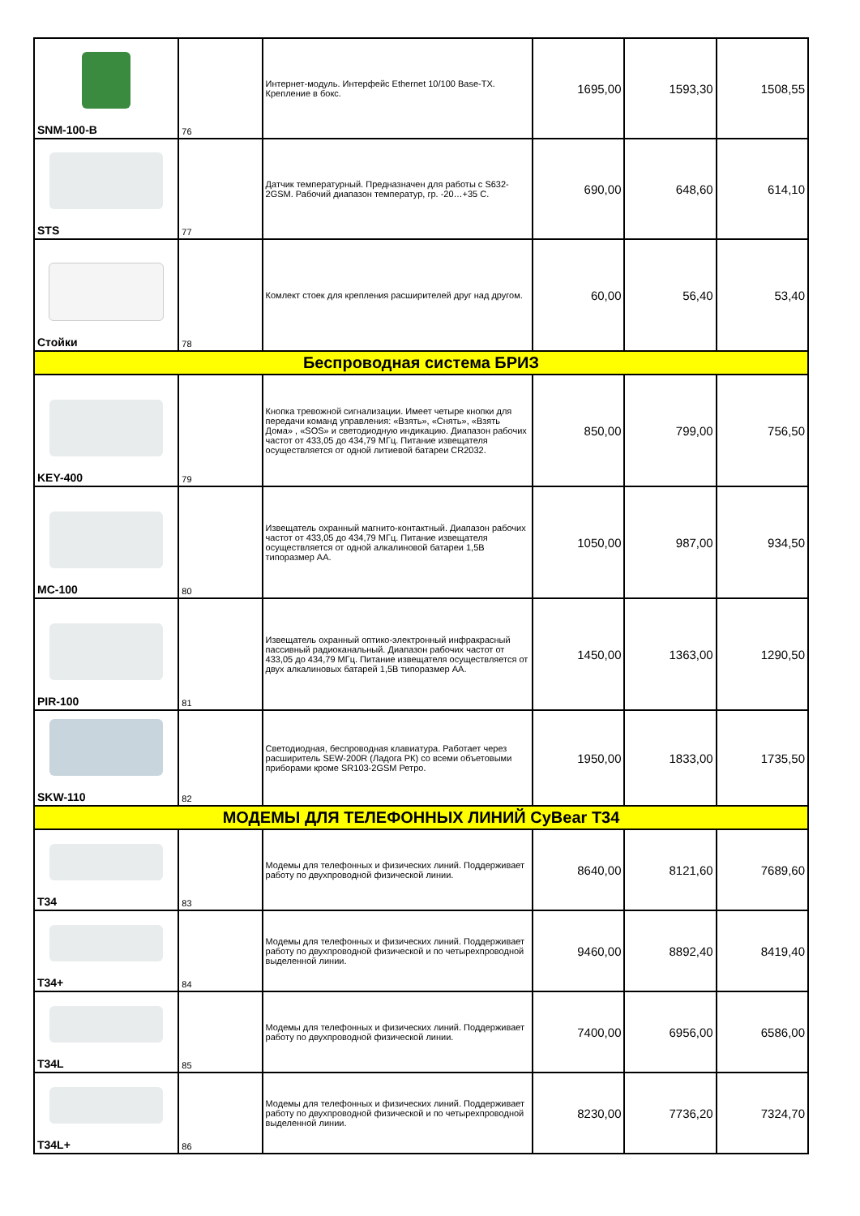| SNM-100-B | 76 | Интернет-модуль. Интерфейс Ethernet 10/100 Base-TX. Крепление в бокс. | 1695,00 | 1593,30 | 1508,55 |
| STS | 77 | Датчик температурный. Предназначен для работы с S632-2GSM. Рабочий диапазон температур, гр. -20…+35 С. | 690,00 | 648,60 | 614,10 |
| Стойки | 78 | Комлект стоек для крепления расширителей друг над другом. | 60,00 | 56,40 | 53,40 |
| Беспроводная система БРИЗ | | | | | |
| KEY-400 | 79 | Кнопка тревожной сигнализации. Имеет четыре кнопки для передачи команд управления: «Взять», «Снять», «Взять Дома» , «SOS» и светодиодную индикацию. Диапазон рабочих частот от 433,05 до 434,79 МГц. Питание извещателя осуществляется от одной литиевой батареи CR2032. | 850,00 | 799,00 | 756,50 |
| MC-100 | 80 | Извещатель охранный магнито-контактный. Диапазон рабочих частот от 433,05 до 434,79 МГц. Питание извещателя осуществляется от одной алкалиновой батареи 1,5В типоразмер АА. | 1050,00 | 987,00 | 934,50 |
| PIR-100 | 81 | Извещатель охранный оптико-электронный инфракрасный пассивный радиоканальный. Диапазон рабочих частот от 433,05 до 434,79 МГц. Питание извещателя осуществляется от двух алкалиновых батарей 1,5В типоразмер АА. | 1450,00 | 1363,00 | 1290,50 |
| SKW-110 | 82 | Светодиодная, беспроводная клавиатура. Работает через расширитель SEW-200R (Ладога РК) со всеми объетовыми приборами кроме SR103-2GSM Ретро. | 1950,00 | 1833,00 | 1735,50 |
| МОДЕМЫ ДЛЯ ТЕЛЕФОННЫХ ЛИНИЙ CyBear T34 | | | | | |
| T34 | 83 | Модемы для телефонных и физических линий. Поддерживает работу по двухпроводной физической линии. | 8640,00 | 8121,60 | 7689,60 |
| T34+ | 84 | Модемы для телефонных и физических линий. Поддерживает работу по двухпроводной физической и по четырехпроводной выделенной линии. | 9460,00 | 8892,40 | 8419,40 |
| T34L | 85 | Модемы для телефонных и физических линий. Поддерживает работу по двухпроводной физической линии. | 7400,00 | 6956,00 | 6586,00 |
| T34L+ | 86 | Модемы для телефонных и физических линий. Поддерживает работу по двухпроводной физической и по четырехпроводной выделенной линии. | 8230,00 | 7736,20 | 7324,70 |